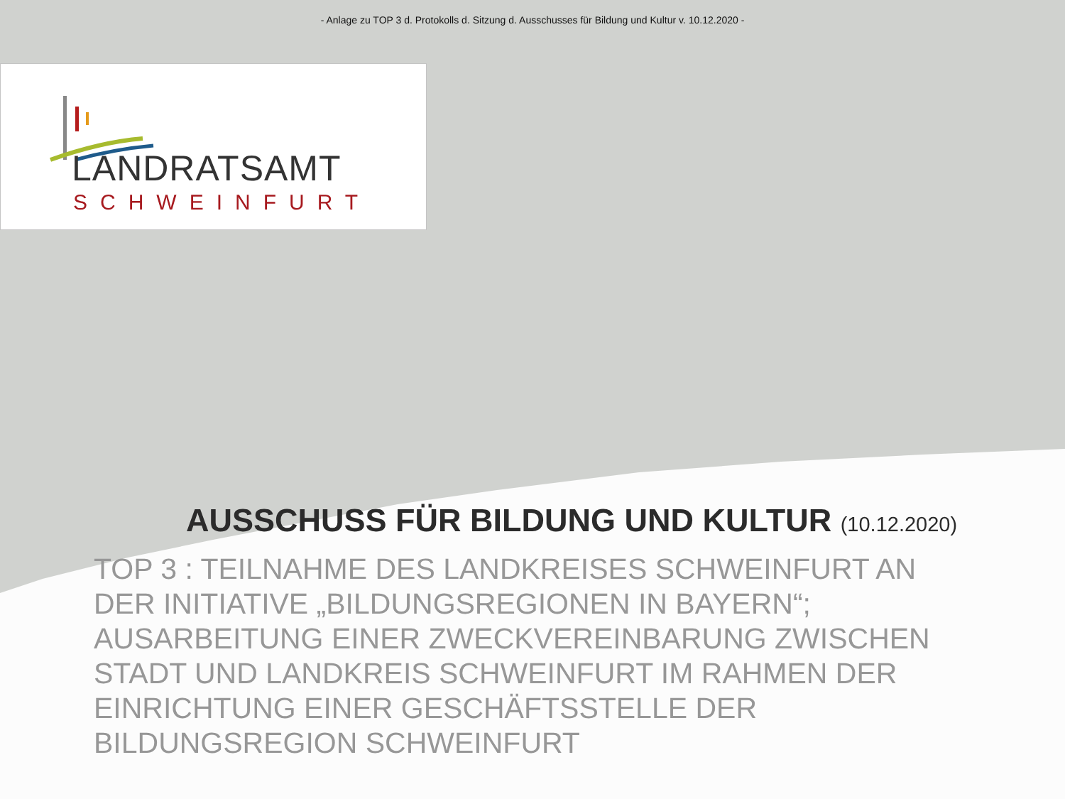- Anlage zu TOP 3 d. Protokolls d. Sitzung d. Ausschusses für Bildung und Kultur v. 10.12.2020 -
LANDRATSAMT
SCHWEINFURT
AUSSCHUSS FÜR BILDUNG UND KULTUR (10.12.2020)
TOP 3 : TEILNAHME DES LANDKREISES SCHWEINFURT AN DER INITIATIVE „BILDUNGSREGIONEN IN BAYERN“; AUSARBEITUNG EINER ZWECKVEREINBARUNG ZWISCHEN STADT UND LANDKREIS SCHWEINFURT IM RAHMEN DER EINRICHTUNG EINER GESCHÄFTSSTELLE DER BILDUNGSREGION SCHWEINFURT